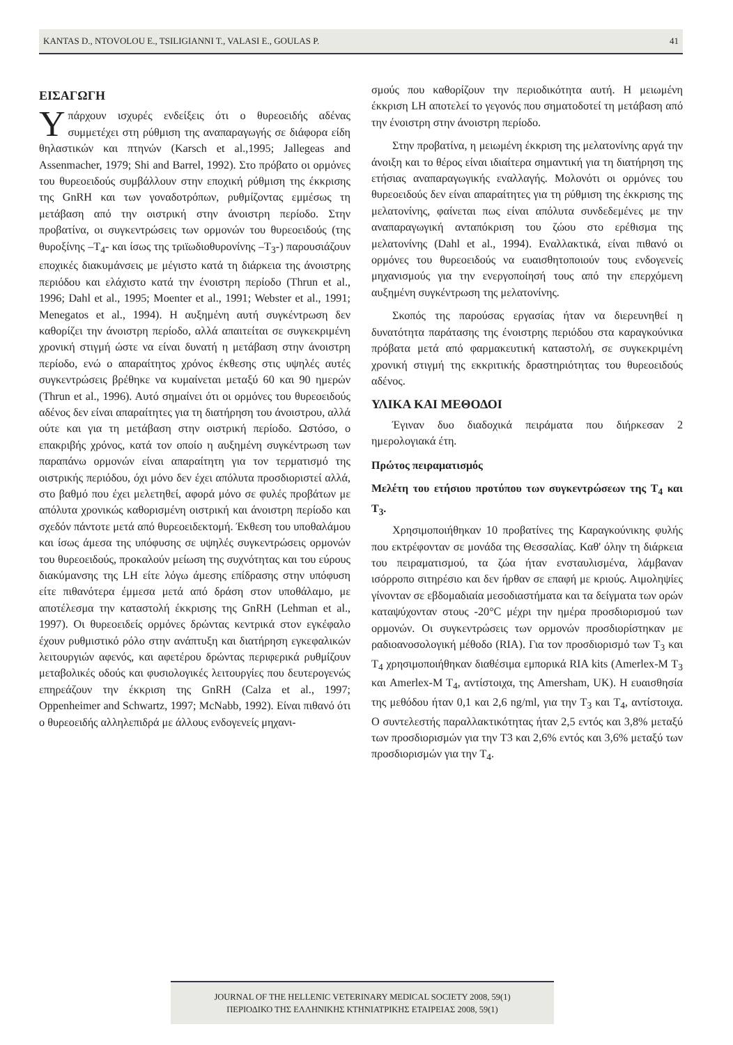KANTAS D., NTOVOLOU E., TSILIGIANNI T., VALASI E., GOULAS P. 41
ΕΙΣΑΓΩΓΗ
Υπάρχουν ισχυρές ενδείξεις ότι ο θυρεοειδής αδένας συμμετέχει στη ρύθμιση της αναπαραγωγής σε διάφορα είδη θηλαστικών και πτηνών (Karsch et al.,1995; Jallegeas and Assenmacher, 1979; Shi and Barrel, 1992). Στο πρόβατο οι ορμόνες του θυρεοειδούς συμβάλλουν στην εποχική ρύθμιση της έκκρισης της GnRH και των γοναδοτρόπων, ρυθμίζοντας εμμέσως τη μετάβαση από την οιστρική στην άνοιστρη περίοδο. Στην προβατίνα, οι συγκεντρώσεις των ορμονών του θυρεοειδούς (της θυροξίνης –T<sub>4</sub>- και ίσως της τριϊωδιοθυρονίνης –T<sub>3</sub>-) παρουσιάζουν εποχικές διακυμάνσεις με μέγιστο κατά τη διάρκεια της άνοιστρης περιόδου και ελάχιστο κατά την ένοιστρη περίοδο (Thrun et al., 1996; Dahl et al., 1995; Moenter et al., 1991; Webster et al., 1991; Menegatos et al., 1994). Η αυξημένη αυτή συγκέντρωση δεν καθορίζει την άνοιστρη περίοδο, αλλά απαιτείται σε συγκεκριμένη χρονική στιγμή ώστε να είναι δυνατή η μετάβαση στην άνοιστρη περίοδο, ενώ ο απαραίτητος χρόνος έκθεσης στις υψηλές αυτές συγκεντρώσεις βρέθηκε να κυμαίνεται μεταξύ 60 και 90 ημερών (Thrun et al., 1996). Αυτό σημαίνει ότι οι ορμόνες του θυρεοειδούς αδένος δεν είναι απαραίτητες για τη διατήρηση του άνοιστρου, αλλά ούτε και για τη μετάβαση στην οιστρική περίοδο. Ωστόσο, ο επακριβής χρόνος, κατά τον οποίο η αυξημένη συγκέντρωση των παραπάνω ορμονών είναι απαραίτητη για τον τερματισμό της οιστρικής περιόδου, όχι μόνο δεν έχει απόλυτα προσδιοριστεί αλλά, στο βαθμό που έχει μελετηθεί, αφορά μόνο σε φυλές προβάτων με απόλυτα χρονικώς καθορισμένη οιστρική και άνοιστρη περίοδο και σχεδόν πάντοτε μετά από θυρεοειδεκτομή. Έκθεση του υποθαλάμου και ίσως άμεσα της υπόφυσης σε υψηλές συγκεντρώσεις ορμονών του θυρεοειδούς, προκαλούν μείωση της συχνότητας και του εύρους διακύμανσης της LH είτε λόγω άμεσης επίδρασης στην υπόφυση είτε πιθανότερα έμμεσα μετά από δράση στον υποθάλαμο, με αποτέλεσμα την καταστολή έκκρισης της GnRH (Lehman et al., 1997). Οι θυρεοειδείς ορμόνες δρώντας κεντρικά στον εγκέφαλο έχουν ρυθμιστικό ρόλο στην ανάπτυξη και διατήρηση εγκεφαλικών λειτουργιών αφενός, και αφετέρου δρώντας περιφερικά ρυθμίζουν μεταβολικές οδούς και φυσιολογικές λειτουργίες που δευτερογενώς επηρεάζουν την έκκριση της GnRH (Calza et al., 1997; Oppenheimer and Schwartz, 1997; McNabb, 1992). Είναι πιθανό ότι ο θυρεοειδής αλληλεπιδρά με άλλους ενδογενείς μηχανι-
σμούς που καθορίζουν την περιοδικότητα αυτή. Η μειωμένη έκκριση LH αποτελεί το γεγονός που σηματοδοτεί τη μετάβαση από την ένοιστρη στην άνοιστρη περίοδο.
Στην προβατίνα, η μειωμένη έκκριση της μελατονίνης αργά την άνοιξη και το θέρος είναι ιδιαίτερα σημαντική για τη διατήρηση της ετήσιας αναπαραγωγικής εναλλαγής. Μολονότι οι ορμόνες του θυρεοειδούς δεν είναι απαραίτητες για τη ρύθμιση της έκκρισης της μελατονίνης, φαίνεται πως είναι απόλυτα συνδεδεμένες με την αναπαραγωγική ανταπόκριση του ζώου στο ερέθισμα της μελατονίνης (Dahl et al., 1994). Εναλλακτικά, είναι πιθανό οι ορμόνες του θυρεοειδούς να ευαισθητοποιούν τους ενδογενείς μηχανισμούς για την ενεργοποίησή τους από την επερχόμενη αυξημένη συγκέντρωση της μελατονίνης.
Σκοπός της παρούσας εργασίας ήταν να διερευνηθεί η δυνατότητα παράτασης της ένοιστρης περιόδου στα καραγκούνικα πρόβατα μετά από φαρμακευτική καταστολή, σε συγκεκριμένη χρονική στιγμή της εκκριτικής δραστηριότητας του θυρεοειδούς αδένος.
ΥΛΙΚΑ ΚΑΙ ΜΕΘΟΔΟΙ
Έγιναν δυο διαδοχικά πειράματα που διήρκεσαν 2 ημερολογιακά έτη.
Πρώτος πειραματισμός
Μελέτη του ετήσιου προτύπου των συγκεντρώσεων της T<sub>4</sub> και T<sub>3</sub>.
Χρησιμοποιήθηκαν 10 προβατίνες της Καραγκούνικης φυλής που εκτρέφονταν σε μονάδα της Θεσσαλίας. Καθ' όλην τη διάρκεια του πειραματισμού, τα ζώα ήταν ενσταυλισμένα, λάμβαναν ισόρροπο σιτηρέσιο και δεν ήρθαν σε επαφή με κριούς. Αιμοληψίες γίνονταν σε εβδομαδιαία μεσοδιαστήματα και τα δείγματα των ορών καταψύχονταν στους -20°C μέχρι την ημέρα προσδιορισμού των ορμονών. Οι συγκεντρώσεις των ορμονών προσδιορίστηκαν με ραδιοανοσολογική μέθοδο (RIA). Για τον προσδιορισμό των T<sub>3</sub> και T<sub>4</sub> χρησιμοποιήθηκαν διαθέσιμα εμπορικά RIA kits (Amerlex-M T<sub>3</sub> και Amerlex-M T<sub>4</sub>, αντίστοιχα, της Amersham, UK). Η ευαισθησία της μεθόδου ήταν 0,1 και 2,6 ng/ml, για την T<sub>3</sub> και T<sub>4</sub>, αντίστοιχα. Ο συντελεστής παραλλακτικότητας ήταν 2,5 εντός και 3,8% μεταξύ των προσδιορισμών για την T3 και 2,6% εντός και 3,6% μεταξύ των προσδιορισμών για την T<sub>4</sub>.
JOURNAL OF THE HELLENIC VETERINARY MEDICAL SOCIETY 2008, 59(1)
ΠΕΡΙΟΔΙΚΟ ΤΗΣ ΕΛΛΗΝΙΚΗΣ ΚΤΗΝΙΑΤΡΙΚΗΣ ΕΤΑΙΡΕΙΑΣ 2008, 59(1)